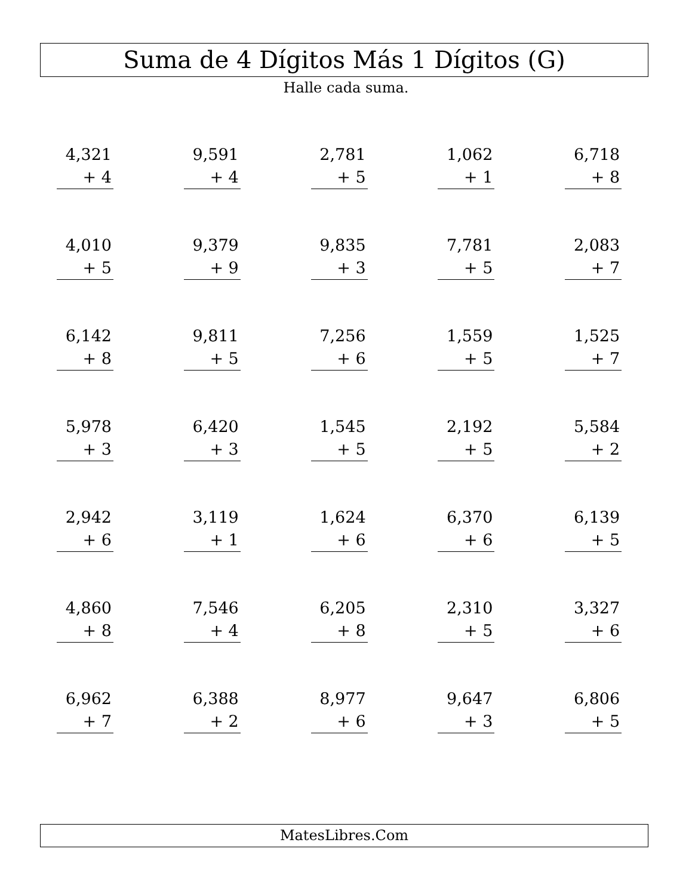Suma de 4 Dígitos Más 1 Dígitos (G)
Halle cada suma.
| 4,321 + 4 | 9,591 + 4 | 2,781 + 5 | 1,062 + 1 | 6,718 + 8 |
| 4,010 + 5 | 9,379 + 9 | 9,835 + 3 | 7,781 + 5 | 2,083 + 7 |
| 6,142 + 8 | 9,811 + 5 | 7,256 + 6 | 1,559 + 5 | 1,525 + 7 |
| 5,978 + 3 | 6,420 + 3 | 1,545 + 5 | 2,192 + 5 | 5,584 + 2 |
| 2,942 + 6 | 3,119 + 1 | 1,624 + 6 | 6,370 + 6 | 6,139 + 5 |
| 4,860 + 8 | 7,546 + 4 | 6,205 + 8 | 2,310 + 5 | 3,327 + 6 |
| 6,962 + 7 | 6,388 + 2 | 8,977 + 6 | 9,647 + 3 | 6,806 + 5 |
MatesLibres.Com